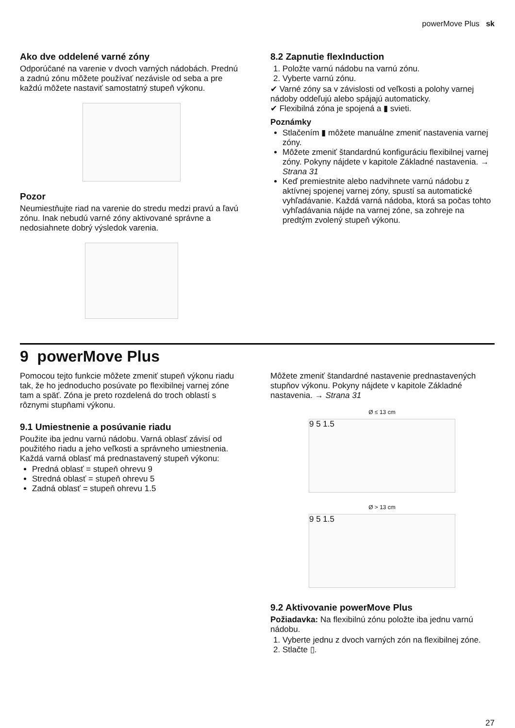powerMove Plus sk
Ako dve oddelené varné zóny
Odporúčané na varenie v dvoch varných nádobách. Prednú a zadnú zónu môžete používať nezávisle od seba a pre každú môžete nastaviť samostatný stupeň výkonu.
Pozor
Neumiestňujte riad na varenie do stredu medzi pravú a ľavú zónu. Inak nebudú varné zóny aktivované správne a nedosiahnete dobrý výsledok varenia.
8.2 Zapnutie flexInduction
1. Položte varnú nádobu na varnú zónu.
2. Vyberte varnú zónu.
✔ Varné zóny sa v závislosti od veľkosti a polohy varnej nádoby oddeľujú alebo spájajú automaticky.
✔ Flexibilná zóna je spojená a ▮ svieti.
Poznámky
Stlačením ▮ môžete manuálne zmeniť nastavenia varnej zóny.
Môžete zmeniť štandardnú konfiguráciu flexibilnej varnej zóny. Pokyny nájdete v kapitole Základné nastavenia. → Strana 31
Keď premiestnite alebo nadvihnete varnú nádobu z aktívnej spojenej varnej zóny, spustí sa automatické vyhľadávanie. Každá varná nádoba, ktorá sa počas tohto vyhľadávania nájde na varnej zóne, sa zohreje na predtým zvolený stupeň výkonu.
9 powerMove Plus
Pomocou tejto funkcie môžete zmeniť stupeň výkonu riadu tak, že ho jednoducho posúvate po flexibilnej varnej zóne tam a späť. Zóna je preto rozdelená do troch oblastí s rôznymi stupňami výkonu.
9.1 Umiestnenie a posúvanie riadu
Použite iba jednu varnú nádobu. Varná oblasť závisí od použitého riadu a jeho veľkosti a správneho umiestnenia.
Každá varná oblasť má prednastavený stupeň výkonu:
Predná oblasť = stupeň ohrevu 9
Stredná oblasť = stupeň ohrevu 5
Zadná oblasť = stupeň ohrevu 1.5
Môžete zmeniť štandardné nastavenie prednastavených stupňov výkonu. Pokyny nájdete v kapitole Základné nastavenia. → Strana 31
Ø ≤ 13 cm
9 5 1.5
Ø > 13 cm
9 5 1.5
9.2 Aktivovanie powerMove Plus
Požiadavka: Na flexibilnú zónu položte iba jednu varnú nádobu.
1. Vyberte jednu z dvoch varných zón na flexibilnej zóne.
2. Stlačte ▯.
27